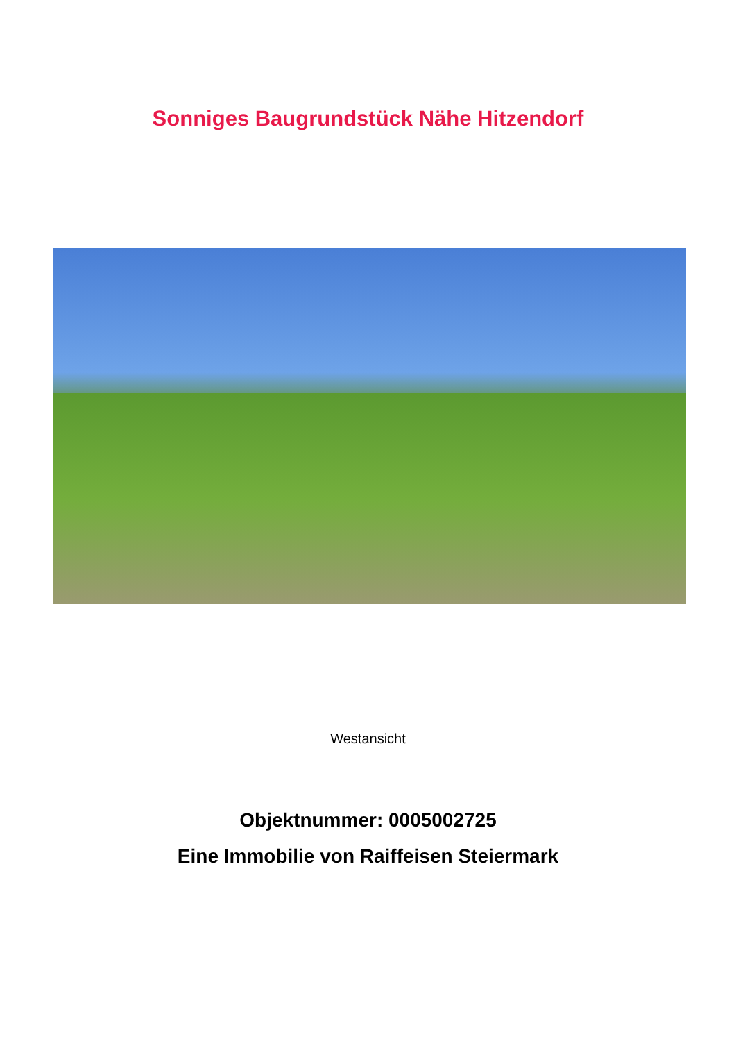Sonniges Baugrundstück Nähe Hitzendorf
Westansicht
Objektnummer: 0005002725
Eine Immobilie von Raiffeisen Steiermark